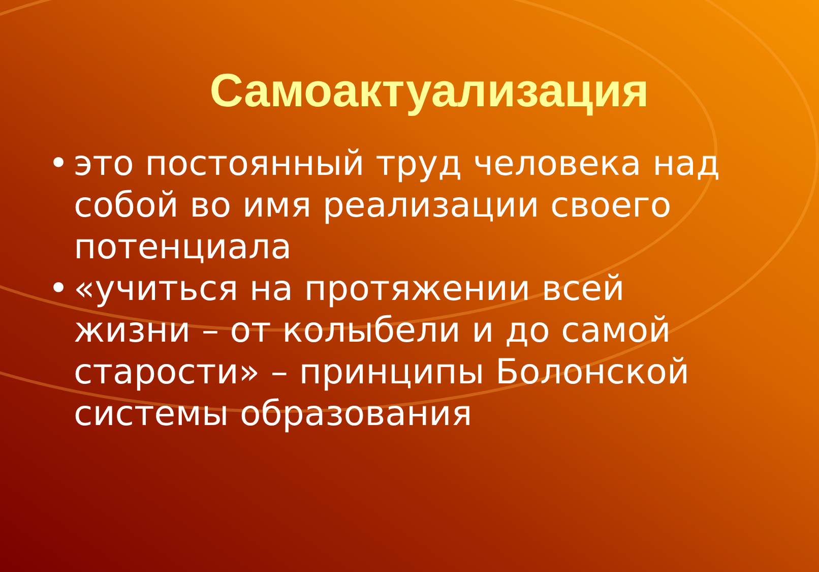Самоактуализация
• это постоянный труд человека над собой во имя реализации своего потенциала
• «учиться на протяжении всей жизни – от колыбели и до самой старости» – принципы Болонской системы образования